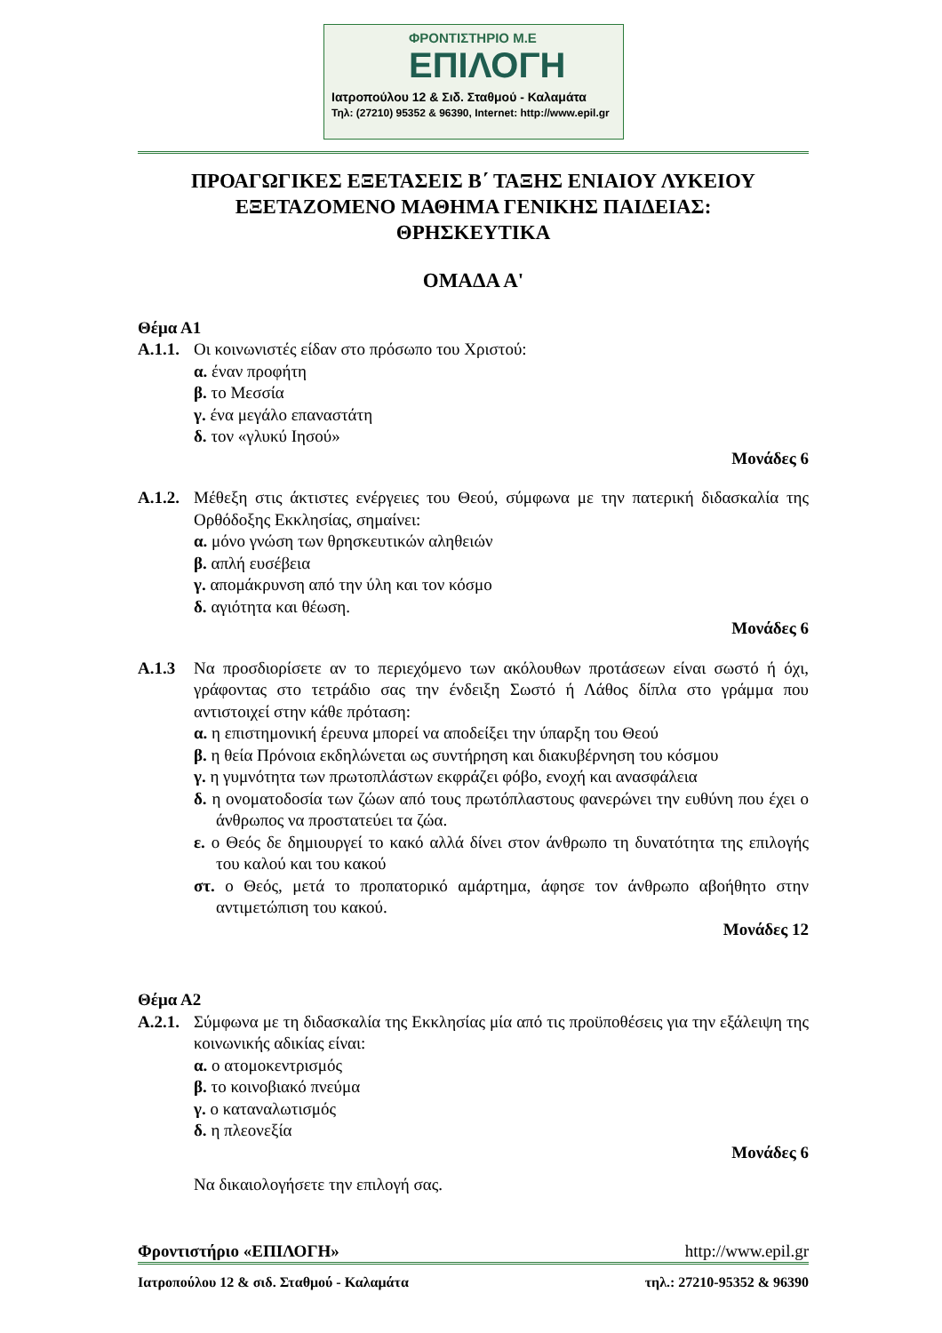ΦΡΟΝΤΙΣΤΗΡΙΟ Μ.Ε
ΕΠΙΛΟΓΗ
Ιατροπούλου 12 & Σιδ. Σταθμού - Καλαμάτα
Τηλ: (27210) 95352 & 96390, Internet: http://www.epil.gr
ΠΡΟΑΓΩΓΙΚΕΣ ΕΞΕΤΑΣΕΙΣ Β΄ ΤΑΞΗΣ ΕΝΙΑΙΟΥ ΛΥΚΕΙΟΥ
ΕΞΕΤΑΖΟΜΕΝΟ ΜΑΘΗΜΑ ΓΕΝΙΚΗΣ ΠΑΙΔΕΙΑΣ:
ΘΡΗΣΚΕΥΤΙΚΑ
ΟΜΑΔΑ Α'
Θέμα Α1
Α.1.1. Οι κοινωνιστές είδαν στο πρόσωπο του Χριστού:
α. έναν προφήτη
β. το Μεσσία
γ. ένα μεγάλο επαναστάτη
δ. τον «γλυκύ Ιησού»
Μονάδες 6
Α.1.2. Μέθεξη στις άκτιστες ενέργειες του Θεού, σύμφωνα με την πατερική διδασκαλία της Ορθόδοξης Εκκλησίας, σημαίνει:
α. μόνο γνώση των θρησκευτικών αληθειών
β. απλή ευσέβεια
γ. απομάκρυνση από την ύλη και τον κόσμο
δ. αγιότητα και θέωση.
Μονάδες 6
Α.1.3 Να προσδιορίσετε αν το περιεχόμενο των ακόλουθων προτάσεων είναι σωστό ή όχι, γράφοντας στο τετράδιο σας την ένδειξη Σωστό ή Λάθος δίπλα στο γράμμα που αντιστοιχεί στην κάθε πρόταση:
α. η επιστημονική έρευνα μπορεί να αποδείξει την ύπαρξη του Θεού
β. η θεία Πρόνοια εκδηλώνεται ως συντήρηση και διακυβέρνηση του κόσμου
γ. η γυμνότητα των πρωτοπλάστων εκφράζει φόβο, ενοχή και ανασφάλεια
δ. η ονοματοδοσία των ζώων από τους πρωτόπλαστους φανερώνει την ευθύνη που έχει ο άνθρωπος να προστατεύει τα ζώα.
ε. ο Θεός δε δημιουργεί το κακό αλλά δίνει στον άνθρωπο τη δυνατότητα της επιλογής του καλού και του κακού
στ. ο Θεός, μετά το προπατορικό αμάρτημα, άφησε τον άνθρωπο αβοήθητο στην αντιμετώπιση του κακού.
Μονάδες 12
Θέμα Α2
Α.2.1. Σύμφωνα με τη διδασκαλία της Εκκλησίας μία από τις προϋποθέσεις για την εξάλειψη της κοινωνικής αδικίας είναι:
α. ο ατομοκεντρισμός
β. το κοινοβιακό πνεύμα
γ. ο καταναλωτισμός
δ. η πλεονεξία
Μονάδες 6
Να δικαιολογήσετε την επιλογή σας.
Φροντιστήριο «ΕΠΙΛΟΓΗ» http://www.epil.gr
Ιατροπούλου 12 & σιδ. Σταθμού - Καλαμάτα τηλ.: 27210-95352 & 96390